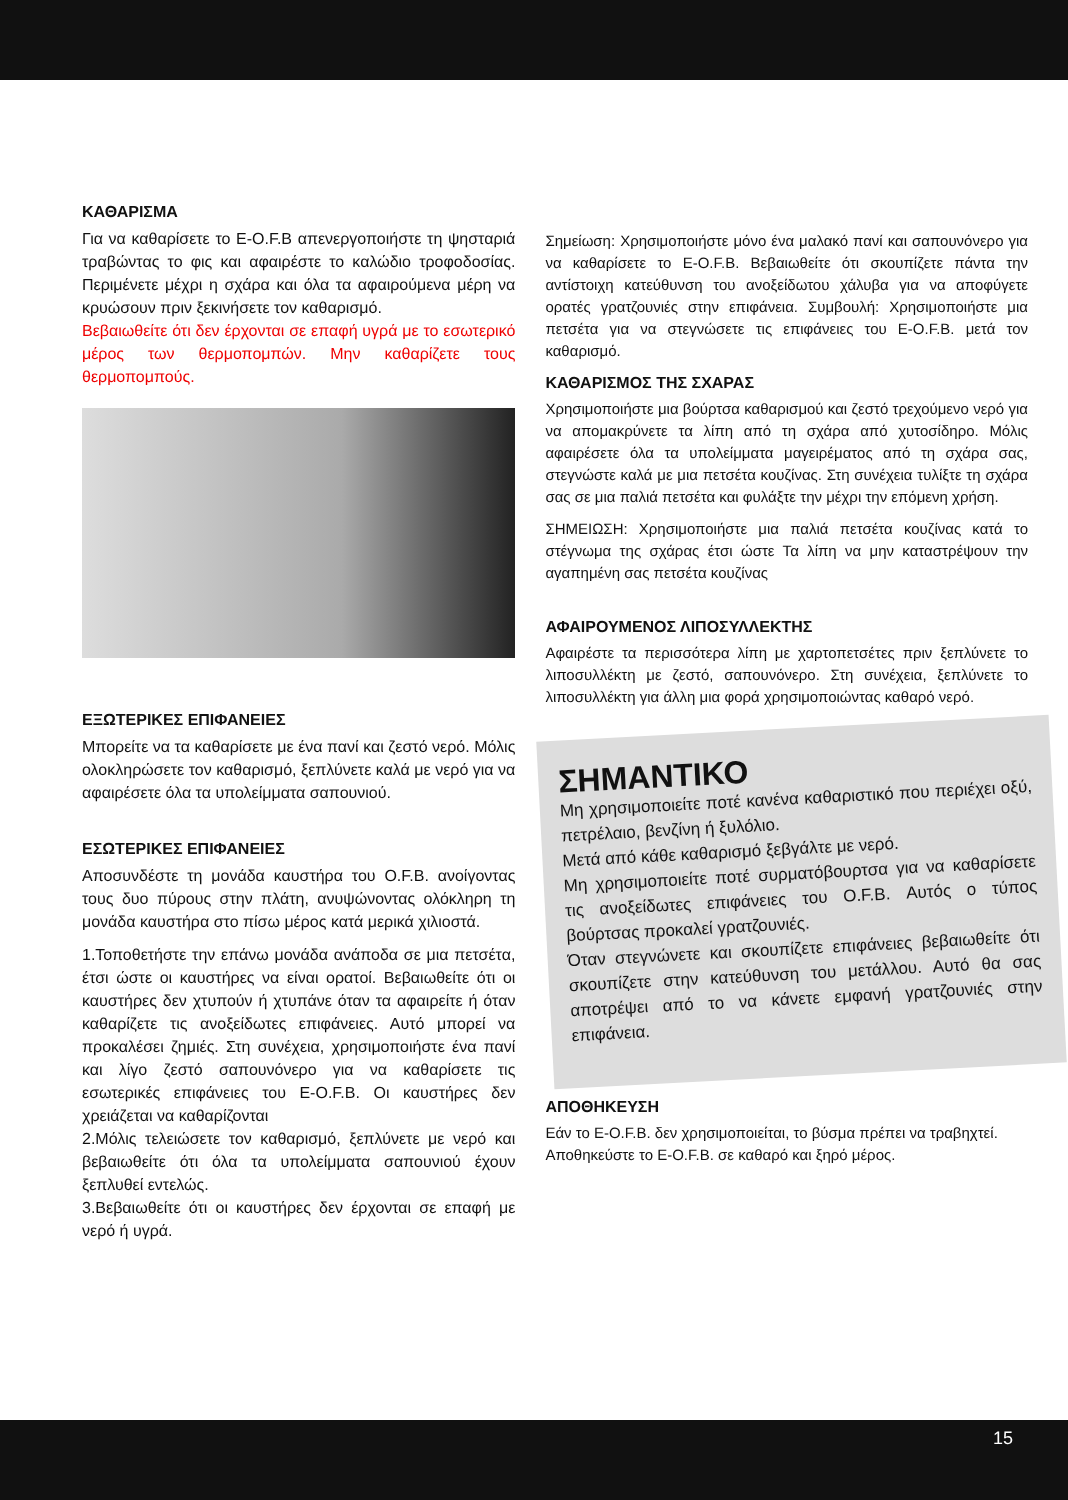ΚΑΘΑΡΙΣΜΑ
Για να καθαρίσετε το E-O.F.B απενεργοποιήστε τη ψησταριά τραβώντας το φις και αφαιρέστε το καλώδιο τροφοδοσίας. Περιμένετε μέχρι η σχάρα και όλα τα αφαιρούμενα μέρη να κρυώσουν πριν ξεκινήσετε τον καθαρισμό.
Βεβαιωθείτε ότι δεν έρχονται σε επαφή υγρά με το εσωτερικό μέρος των θερμοπομπών. Μην καθαρίζετε τους θερμοπομπούς.
ΕΞΩΤΕΡΙΚΕΣ ΕΠΙΦΑΝΕΙΕΣ
Μπορείτε να τα καθαρίσετε με ένα πανί και ζεστό νερό. Μόλις ολοκληρώσετε τον καθαρισμό, ξεπλύνετε καλά με νερό για να αφαιρέσετε όλα τα υπολείμματα σαπουνιού.
ΕΣΩΤΕΡΙΚΕΣ ΕΠΙΦΑΝΕΙΕΣ
Αποσυνδέστε τη μονάδα καυστήρα του O.F.B. ανοίγοντας τους δυο πύρους στην πλάτη, ανυψώνοντας ολόκληρη τη μονάδα καυστήρα στο πίσω μέρος κατά μερικά χιλιοστά.
1.Τοποθετήστε την επάνω μονάδα ανάποδα σε μια πετσέτα, έτσι ώστε οι καυστήρες να είναι ορατοί. Βεβαιωθείτε ότι οι καυστήρες δεν χτυπούν ή χτυπάνε όταν τα αφαιρείτε ή όταν καθαρίζετε τις ανοξείδωτες επιφάνειες. Αυτό μπορεί να προκαλέσει ζημιές. Στη συνέχεια, χρησιμοποιήστε ένα πανί και λίγο ζεστό σαπουνόνερο για να καθαρίσετε τις εσωτερικές επιφάνειες του E-O.F.B. Οι καυστήρες δεν χρειάζεται να καθαρίζονται
2.Μόλις τελειώσετε τον καθαρισμό, ξεπλύνετε με νερό και βεβαιωθείτε ότι όλα τα υπολείμματα σαπουνιού έχουν ξεπλυθεί εντελώς.
3.Βεβαιωθείτε ότι οι καυστήρες δεν έρχονται σε επαφή με νερό ή υγρά.
Σημείωση: Χρησιμοποιήστε μόνο ένα μαλακό πανί και σαπουνόνερο για να καθαρίσετε το E-O.F.B. Βεβαιωθείτε ότι σκουπίζετε πάντα την αντίστοιχη κατεύθυνση του ανοξείδωτου χάλυβα για να αποφύγετε ορατές γρατζουνιές στην επιφάνεια. Συμβουλή: Χρησιμοποιήστε μια πετσέτα για να στεγνώσετε τις επιφάνειες του E-O.F.B. μετά τον καθαρισμό.
ΚΑΘΑΡΙΣΜΟΣ ΤΗΣ ΣΧΑΡΑΣ
Χρησιμοποιήστε μια βούρτσα καθαρισμού και ζεστό τρεχούμενο νερό για να απομακρύνετε τα λίπη από τη σχάρα από χυτοσίδηρο. Μόλις αφαιρέσετε όλα τα υπολείμματα μαγειρέματος από τη σχάρα σας, στεγνώστε καλά με μια πετσέτα κουζίνας. Στη συνέχεια τυλίξτε τη σχάρα σας σε μια παλιά πετσέτα και φυλάξτε την μέχρι την επόμενη χρήση.
ΣΗΜΕΙΩΣΗ: Χρησιμοποιήστε μια παλιά πετσέτα κουζίνας κατά το στέγνωμα της σχάρας έτσι ώστε Τα λίπη να μην καταστρέψουν την αγαπημένη σας πετσέτα κουζίνας
ΑΦΑΙΡΟΥΜΕΝΟΣ ΛΙΠΟΣΥΛΛΕΚΤΗΣ
Αφαιρέστε τα περισσότερα λίπη με χαρτοπετσέτες πριν ξεπλύνετε το λιποσυλλέκτη με ζεστό, σαπουνόνερο. Στη συνέχεια, ξεπλύνετε το λιποσυλλέκτη για άλλη μια φορά χρησιμοποιώντας καθαρό νερό.
ΣΗΜΑΝΤΙΚΟ
Μη χρησιμοποιείτε ποτέ κανένα καθαριστικό που περιέχει οξύ, πετρέλαιο, βενζίνη ή ξυλόλιο.
Μετά από κάθε καθαρισμό ξεβγάλτε με νερό.
Μη χρησιμοποιείτε ποτέ συρματόβουρτσα για να καθαρίσετε τις ανοξείδωτες επιφάνειες του O.F.B. Αυτός ο τύπος βούρτσας προκαλεί γρατζουνιές.
Όταν στεγνώνετε και σκουπίζετε επιφάνειες βεβαιωθείτε ότι σκουπίζετε στην κατεύθυνση του μετάλλου. Αυτό θα σας αποτρέψει από το να κάνετε εμφανή γρατζουνιές στην επιφάνεια.
ΑΠΟΘΗΚΕΥΣΗ
Εάν το E-O.F.B. δεν χρησιμοποιείται, το βύσμα πρέπει να τραβηχτεί.
Αποθηκεύστε το E-O.F.B. σε καθαρό και ξηρό μέρος.
15